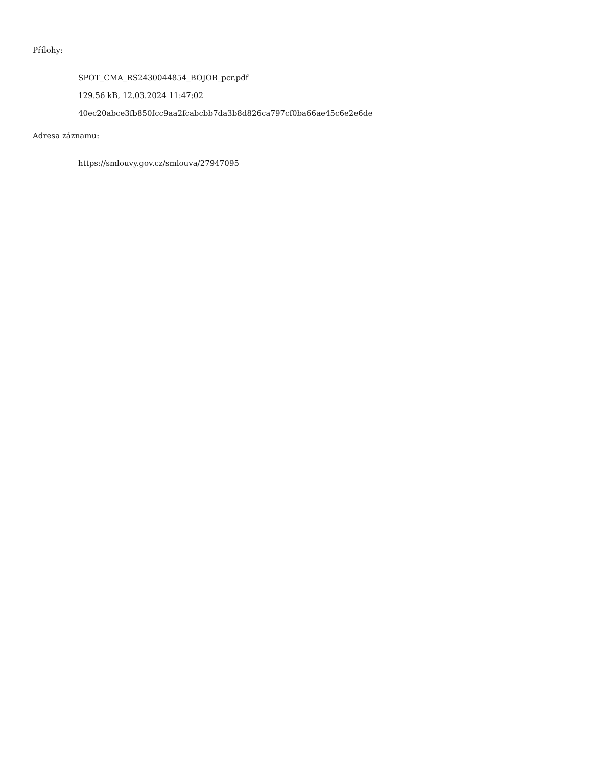Přílohy:
SPOT_CMA_RS2430044854_BOJOB_pcr.pdf
129.56 kB, 12.03.2024 11:47:02
40ec20abce3fb850fcc9aa2fcabcbb7da3b8d826ca797cf0ba66ae45c6e2e6de
Adresa záznamu:
https://smlouvy.gov.cz/smlouva/27947095